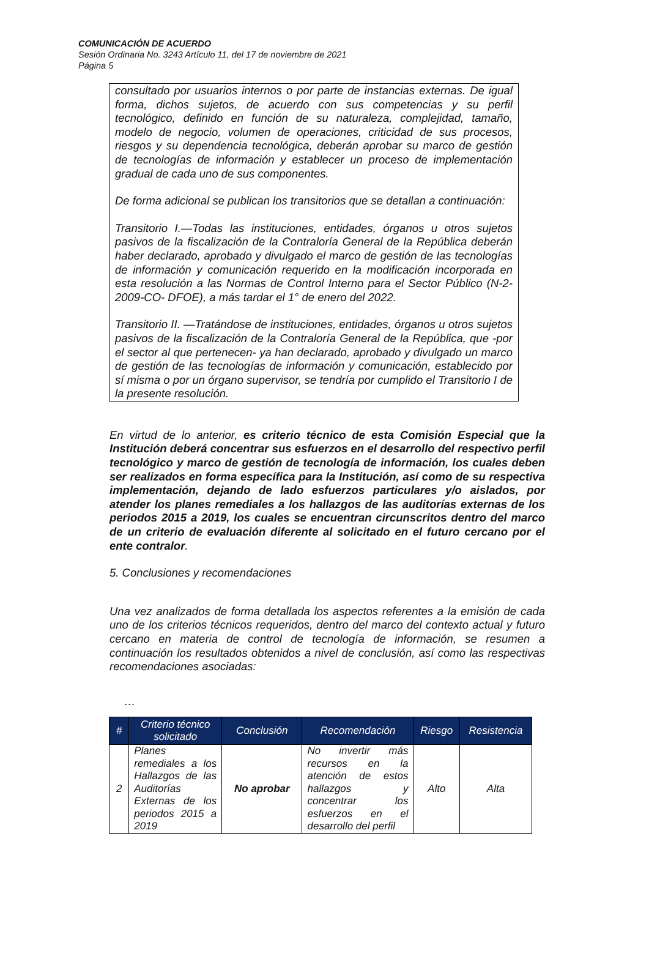COMUNICACIÓN DE ACUERDO
Sesión Ordinaria No. 3243 Artículo 11, del 17 de noviembre de 2021
Página 5
consultado por usuarios internos o por parte de instancias externas. De igual forma, dichos sujetos, de acuerdo con sus competencias y su perfil tecnológico, definido en función de su naturaleza, complejidad, tamaño, modelo de negocio, volumen de operaciones, criticidad de sus procesos, riesgos y su dependencia tecnológica, deberán aprobar su marco de gestión de tecnologías de información y establecer un proceso de implementación gradual de cada uno de sus componentes.
De forma adicional se publican los transitorios que se detallan a continuación:
Transitorio I.—Todas las instituciones, entidades, órganos u otros sujetos pasivos de la fiscalización de la Contraloría General de la República deberán haber declarado, aprobado y divulgado el marco de gestión de las tecnologías de información y comunicación requerido en la modificación incorporada en esta resolución a las Normas de Control Interno para el Sector Público (N-2-2009-CO- DFOE), a más tardar el 1° de enero del 2022.
Transitorio II. —Tratándose de instituciones, entidades, órganos u otros sujetos pasivos de la fiscalización de la Contraloría General de la República, que -por el sector al que pertenecen- ya han declarado, aprobado y divulgado un marco de gestión de las tecnologías de información y comunicación, establecido por sí misma o por un órgano supervisor, se tendría por cumplido el Transitorio I de la presente resolución.
En virtud de lo anterior, es criterio técnico de esta Comisión Especial que la Institución deberá concentrar sus esfuerzos en el desarrollo del respectivo perfil tecnológico y marco de gestión de tecnología de información, los cuales deben ser realizados en forma específica para la Institución, así como de su respectiva implementación, dejando de lado esfuerzos particulares y/o aislados, por atender los planes remediales a los hallazgos de las auditorías externas de los periodos 2015 a 2019, los cuales se encuentran circunscritos dentro del marco de un criterio de evaluación diferente al solicitado en el futuro cercano por el ente contralor.
5. Conclusiones y recomendaciones
Una vez analizados de forma detallada los aspectos referentes a la emisión de cada uno de los criterios técnicos requeridos, dentro del marco del contexto actual y futuro cercano en materia de control de tecnología de información, se resumen a continuación los resultados obtenidos a nivel de conclusión, así como las respectivas recomendaciones asociadas:
…
| # | Criterio técnico solicitado | Conclusión | Recomendación | Riesgo | Resistencia |
| --- | --- | --- | --- | --- | --- |
| 2 | Planes remediales a los Hallazgos de las Auditorías Externas de los periodos 2015 a 2019 | No aprobar | No invertir más recursos en la atención de estos hallazgos y concentrar los esfuerzos en el desarrollo del perfil | Alto | Alta |